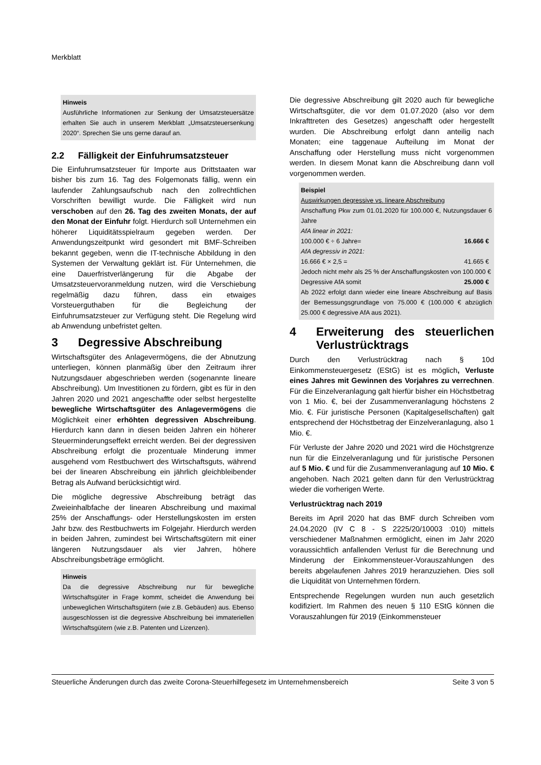Merkblatt
Hinweis
Ausführliche Informationen zur Senkung der Umsatzsteuersätze erhalten Sie auch in unserem Merkblatt „Umsatzsteuersenkung 2020“. Sprechen Sie uns gerne darauf an.
2.2 Fälligkeit der Einfuhrumsatzsteuer
Die Einfuhrumsatzsteuer für Importe aus Drittstaaten war bisher bis zum 16. Tag des Folgemonats fällig, wenn ein laufender Zahlungsaufschub nach den zollrechtlichen Vorschriften bewilligt wurde. Die Fälligkeit wird nun verschoben auf den 26. Tag des zweiten Monats, der auf den Monat der Einfuhr folgt. Hierdurch soll Unternehmen ein höherer Liquiditätsspielraum gegeben werden. Der Anwendungszeitpunkt wird gesondert mit BMF-Schreiben bekannt gegeben, wenn die IT-technische Abbildung in den Systemen der Verwaltung geklärt ist. Für Unternehmen, die eine Dauerfristverlängerung für die Abgabe der Umsatzsteuervoranmeldung nutzen, wird die Verschiebung regelmäßig dazu führen, dass ein etwaiges Vorsteuerguthaben für die Begleichung der Einfuhrumsatzsteuer zur Verfügung steht. Die Regelung wird ab Anwendung unbefristet gelten.
3 Degressive Abschreibung
Wirtschaftsgüter des Anlagevermögens, die der Abnutzung unterliegen, können planmäßig über den Zeitraum ihrer Nutzungsdauer abgeschrieben werden (sogenannte lineare Abschreibung). Um Investitionen zu fördern, gibt es für in den Jahren 2020 und 2021 angeschaffte oder selbst hergestellte bewegliche Wirtschaftsgüter des Anlagevermögens die Möglichkeit einer erhöhten degressiven Abschreibung. Hierdurch kann dann in diesen beiden Jahren ein höherer Steuerminderungseffekt erreicht werden. Bei der degressiven Abschreibung erfolgt die prozentuale Minderung immer ausgehend vom Restbuchwert des Wirtschaftsguts, während bei der linearen Abschreibung ein jährlich gleichbleibender Betrag als Aufwand berücksichtigt wird.
Die mögliche degressive Abschreibung beträgt das Zweieinhalbfache der linearen Abschreibung und maximal 25% der Anschaffungs- oder Herstellungskosten im ersten Jahr bzw. des Restbuchwerts im Folgejahr. Hierdurch werden in beiden Jahren, zumindest bei Wirtschaftsgütern mit einer längeren Nutzungsdauer als vier Jahren, höhere Abschreibungsbeträge ermöglicht.
Hinweis
Da die degressive Abschreibung nur für bewegliche Wirtschaftsgüter in Frage kommt, scheidet die Anwendung bei unbeweglichen Wirtschaftsgütern (wie z.B. Gebäuden) aus. Ebenso ausgeschlossen ist die degressive Abschreibung bei immateriellen Wirtschaftsgütern (wie z.B. Patenten und Lizenzen).
Die degressive Abschreibung gilt 2020 auch für bewegliche Wirtschaftsgüter, die vor dem 01.07.2020 (also vor dem Inkrafttreten des Gesetzes) angeschafft oder hergestellt wurden. Die Abschreibung erfolgt dann anteilig nach Monaten; eine taggenaue Aufteilung im Monat der Anschaffung oder Herstellung muss nicht vorgenommen werden. In diesem Monat kann die Abschreibung dann voll vorgenommen werden.
Beispiel
Auswirkungen degressive vs. lineare Abschreibung
Anschaffung Pkw zum 01.01.2020 für 100.000 €, Nutzungsdauer 6 Jahre
AfA linear in 2021:
100.000 € ÷ 6 Jahre= 16.666 €
AfA degressiv in 2021:
16.666 € × 2,5 = 41.665 €
Jedoch nicht mehr als 25 % der Anschaffungskosten von 100.000 €
Degressive AfA somit 25.000 €
Ab 2022 erfolgt dann wieder eine lineare Abschreibung auf Basis der Bemessungsgrundlage von 75.000 € (100.000 € abzüglich 25.000 € degressive AfA aus 2021).
4 Erweiterung des steuerlichen Verlustrücktrags
Durch den Verlustrücktrag nach § 10d Einkommensteuergesetz (EStG) ist es möglich, Verluste eines Jahres mit Gewinnen des Vorjahres zu verrechnen. Für die Einzelveranlagung galt hierfür bisher ein Höchstbetrag von 1 Mio. €, bei der Zusammenveranlagung höchstens 2 Mio. €. Für juristische Personen (Kapitalgesellschaften) galt entsprechend der Höchstbetrag der Einzelveranlagung, also 1 Mio. €.
Für Verluste der Jahre 2020 und 2021 wird die Höchstgrenze nun für die Einzelveranlagung und für juristische Personen auf 5 Mio. € und für die Zusammenveranlagung auf 10 Mio. € angehoben. Nach 2021 gelten dann für den Verlustrücktrag wieder die vorherigen Werte.
Verlustrücktrag nach 2019
Bereits im April 2020 hat das BMF durch Schreiben vom 24.04.2020 (IV C 8 - S 2225/20/10003 :010) mittels verschiedener Maßnahmen ermöglicht, einen im Jahr 2020 voraussichtlich anfallenden Verlust für die Berechnung und Minderung der Einkommensteuer-Vorauszahlungen des bereits abgelaufenen Jahres 2019 heranzuziehen. Dies soll die Liquidität von Unternehmen fördern.
Entsprechende Regelungen wurden nun auch gesetzlich kodifiziert. Im Rahmen des neuen § 110 EStG können die Vorauszahlungen für 2019 (Einkommensteuer
Steuerliche Änderungen durch das zweite Corona-Steuerhilfegesetz im Unternehmensbereich Seite 3 von 5